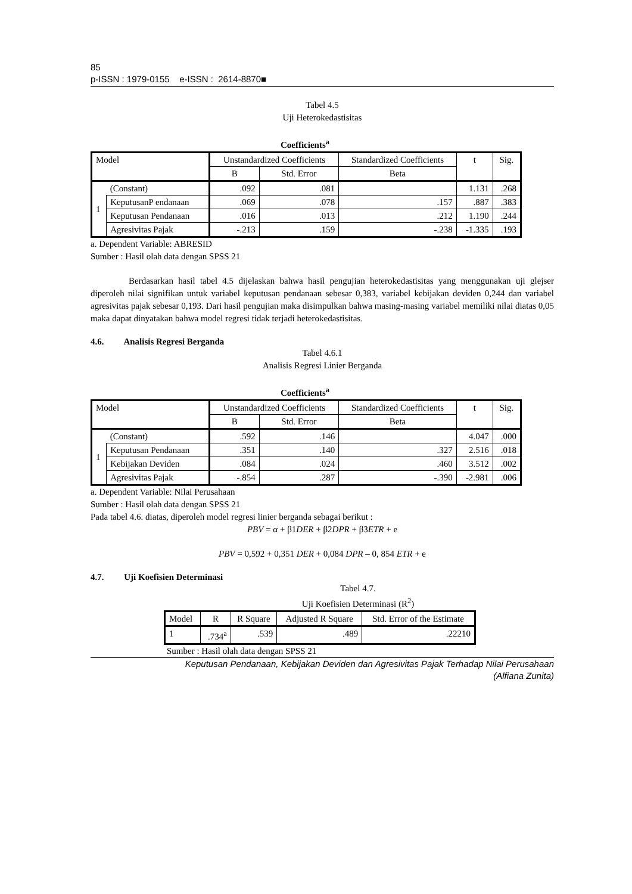85
p-ISSN : 1979-0155 e-ISSN : 2614-8870■
Tabel 4.5
Uji Heterokedastisitas
Coefficients<sup>a</sup>
| Model | | Unstandardized Coefficients | | Standardized Coefficients | t | Sig. |
| --- | --- | --- | --- | --- | --- | --- |
| | | B | Std. Error | Beta | | |
| 1 | (Constant) | .092 | .081 | | 1.131 | .268 |
| | KeputusanP endanaan | .069 | .078 | .157 | .887 | .383 |
| | Keputusan Pendanaan | .016 | .013 | .212 | 1.190 | .244 |
| | Agresivitas Pajak | -.213 | .159 | -.238 | -1.335 | .193 |
a. Dependent Variable: ABRESID
Sumber : Hasil olah data dengan SPSS 21
Berdasarkan hasil tabel 4.5 dijelaskan bahwa hasil pengujian heterokedastisitas yang menggunakan uji glejser diperoleh nilai signifikan untuk variabel keputusan pendanaan sebesar 0,383, variabel kebijakan deviden 0,244 dan variabel agresivitas pajak sebesar 0,193. Dari hasil pengujian maka disimpulkan bahwa masing-masing variabel memiliki nilai diatas 0,05 maka dapat dinyatakan bahwa model regresi tidak terjadi heterokedastisitas.
4.6. Analisis Regresi Berganda
Tabel 4.6.1
Analisis Regresi Linier Berganda
Coefficients<sup>a</sup>
| Model | | Unstandardized Coefficients | | Standardized Coefficients | t | Sig. |
| --- | --- | --- | --- | --- | --- | --- |
| | | B | Std. Error | Beta | | |
| 1 | (Constant) | .592 | .146 | | 4.047 | .000 |
| | Keputusan Pendanaan | .351 | .140 | .327 | 2.516 | .018 |
| | Kebijakan Deviden | .084 | .024 | .460 | 3.512 | .002 |
| | Agresivitas Pajak | -.854 | .287 | -.390 | -2.981 | .006 |
a. Dependent Variable: Nilai Perusahaan
Sumber : Hasil olah data dengan SPSS 21
Pada tabel 4.6. diatas, diperoleh model regresi linier berganda sebagai berikut :
PBV = α + β1DER + β2DPR + β3ETR + e
PBV = 0,592 + 0,351 DER + 0,084 DPR – 0, 854 ETR + e
4.7. Uji Koefisien Determinasi
Tabel 4.7.
Uji Koefisien Determinasi (R<sup>2</sup>)
| Model | R | R Square | Adjusted R Square | Std. Error of the Estimate |
| --- | --- | --- | --- | --- |
| 1 | .734<sup>a</sup> | .539 | .489 | .22210 |
Sumber : Hasil olah data dengan SPSS 21
Keputusan Pendanaan, Kebijakan Deviden dan Agresivitas Pajak Terhadap Nilai Perusahaan
(Alfiana Zunita)